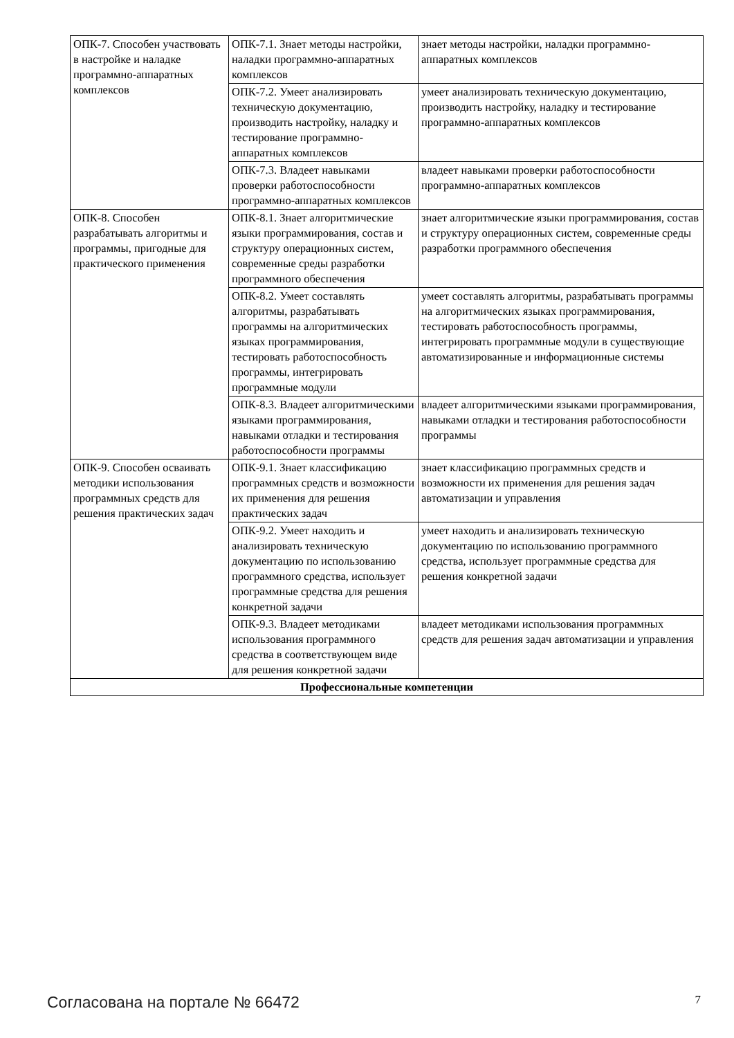| ОПК-7. Способен участвовать в настройке и наладке программно-аппаратных комплексов | ОПК-7.1. Знает методы настройки, наладки программно-аппаратных комплексов | знает методы настройки, наладки программно-аппаратных комплексов |
| | ОПК-7.2. Умеет анализировать техническую документацию, производить настройку, наладку и тестирование программно-аппаратных комплексов | умеет анализировать техническую документацию, производить настройку, наладку и тестирование программно-аппаратных комплексов |
| | ОПК-7.3. Владеет навыками проверки работоспособности программно-аппаратных комплексов | владеет навыками проверки работоспособности программно-аппаратных комплексов |
| ОПК-8. Способен разрабатывать алгоритмы и программы, пригодные для практического применения | ОПК-8.1. Знает алгоритмические языки программирования, состав и структуру операционных систем, современные среды разработки программного обеспечения | знает алгоритмические языки программирования, состав и структуру операционных систем, современные среды разработки программного обеспечения |
| | ОПК-8.2. Умеет составлять алгоритмы, разрабатывать программы на алгоритмических языках программирования, тестировать работоспособность программы, интегрировать программные модули | умеет составлять алгоритмы, разрабатывать программы на алгоритмических языках программирования, тестировать работоспособность программы, интегрировать программные модули в существующие автоматизированные и информационные системы |
| | ОПК-8.3. Владеет алгоритмическими языками программирования, навыками отладки и тестирования работоспособности программы | владеет алгоритмическими языками программирования, навыками отладки и тестирования работоспособности программы |
| ОПК-9. Способен осваивать методики использования программных средств для решения практических задач | ОПК-9.1. Знает классификацию программных средств и возможности их применения для решения практических задач | знает классификацию программных средств и возможности их применения для решения задач автоматизации и управления |
| | ОПК-9.2. Умеет находить и анализировать техническую документацию по использованию программного средства, использует программные средства для решения конкретной задачи | умеет находить и анализировать техническую документацию по использованию программного средства, использует программные средства для решения конкретной задачи |
| | ОПК-9.3. Владеет методиками использования программного средства в соответствующем виде для решения конкретной задачи | владеет методиками использования программных средств для решения задач автоматизации и управления |
| Профессиональные компетенции | | |
Согласована на портале № 66472 7